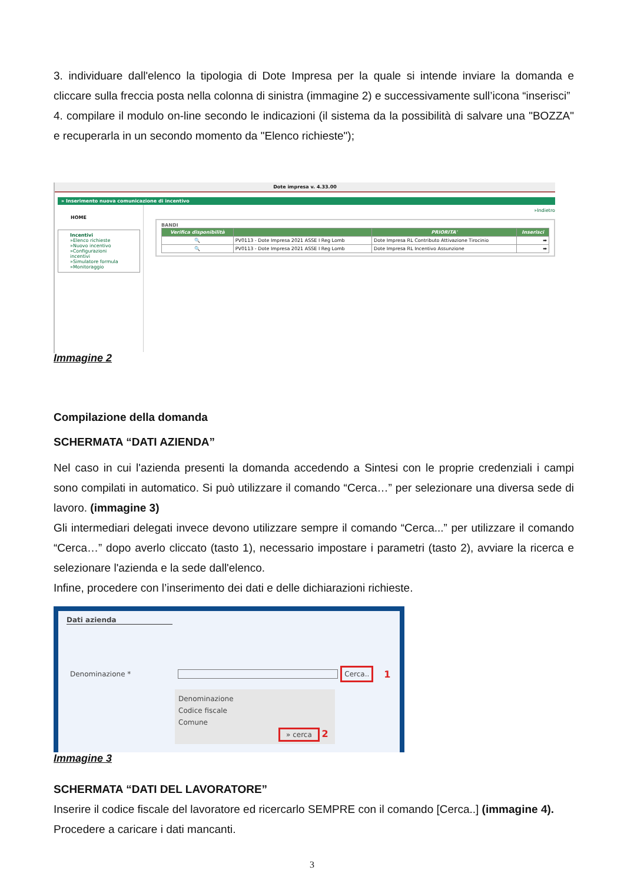3. individuare dall'elenco la tipologia di Dote Impresa per la quale si intende inviare la domanda e cliccare sulla freccia posta nella colonna di sinistra (immagine 2) e successivamente sull’icona “inserisci”
4. compilare il modulo on-line secondo le indicazioni (il sistema da la possibilità di salvare una "BOZZA" e recuperarla in un secondo momento da "Elenco richieste");
Dote impresa v. 4.33.00
» Inserimento nuova comunicazione di incentivo
HOME
Incentivi
»Elenco richieste
»Nuovo incentivo
»Configurazioni incentivi
»Simulatore formula
»Monitoraggio
»Indietro
BANDI
| Verifica disponibilità | | PRIORITA' | Inserisci |
| --- | --- | --- | --- |
| 🔍 | PV0113 - Dote Impresa 2021 ASSE I Reg Lomb | Dote Impresa RL Contributo Attivazione Tirocinio | ➡ |
| 🔍 | PV0113 - Dote Impresa 2021 ASSE I Reg Lomb | Dote Impresa RL Incentivo Assunzione | ➡ |
Immagine 2
Compilazione della domanda
SCHERMATA “DATI AZIENDA”
Nel caso in cui l'azienda presenti la domanda accedendo a Sintesi con le proprie credenziali i campi sono compilati in automatico. Si può utilizzare il comando “Cerca…” per selezionare una diversa sede di lavoro. (immagine 3)
Gli intermediari delegati invece devono utilizzare sempre il comando “Cerca...” per utilizzare il comando “Cerca…” dopo averlo cliccato (tasto 1), necessario impostare i parametri (tasto 2), avviare la ricerca e selezionare l'azienda e la sede dall'elenco.
Infine, procedere con l’inserimento dei dati e delle dichiarazioni richieste.
Dati azienda
Denominazione * Cerca.. 1
Denominazione
Codice fiscale
Comune
» cerca 2
Immagine 3
SCHERMATA “DATI DEL LAVORATORE”
Inserire il codice fiscale del lavoratore ed ricercarlo SEMPRE con il comando [Cerca..] (immagine 4).
Procedere a caricare i dati mancanti.
3